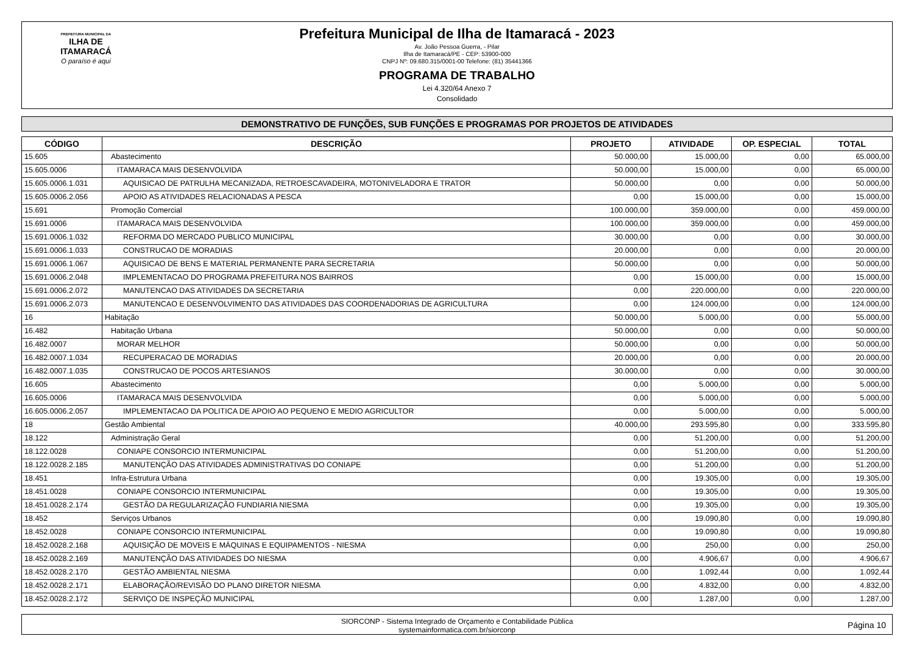PREFEITURA MUNICIPAL DA
ILHA DE ITAMARACÁ
O paraíso é aqui
Prefeitura Municipal de Ilha de Itamaracá - 2023
Av. João Pessoa Guerra, - Pilar
Ilha de Itamaracá/PE - CEP: 53900-000
CNPJ Nº: 09.680.315/0001-00 Telefone: (81) 35441366
PROGRAMA DE TRABALHO
Lei 4.320/64 Anexo 7
Consolidado
DEMONSTRATIVO DE FUNÇÕES, SUB FUNÇÕES E PROGRAMAS POR PROJETOS DE ATIVIDADES
| CÓDIGO | DESCRIÇÃO | PROJETO | ATIVIDADE | OP. ESPECIAL | TOTAL |
| --- | --- | --- | --- | --- | --- |
| 15.605 | Abastecimento | 50.000,00 | 15.000,00 | 0,00 | 65.000,00 |
| 15.605.0006 | ITAMARACA MAIS DESENVOLVIDA | 50.000,00 | 15.000,00 | 0,00 | 65.000,00 |
| 15.605.0006.1.031 | AQUISICAO DE PATRULHA MECANIZADA, RETROESCAVADEIRA, MOTONIVELADORA E TRATOR | 50.000,00 | 0,00 | 0,00 | 50.000,00 |
| 15.605.0006.2.056 | APOIO AS ATIVIDADES RELACIONADAS A PESCA | 0,00 | 15.000,00 | 0,00 | 15.000,00 |
| 15.691 | Promoção Comercial | 100.000,00 | 359.000,00 | 0,00 | 459.000,00 |
| 15.691.0006 | ITAMARACA MAIS DESENVOLVIDA | 100.000,00 | 359.000,00 | 0,00 | 459.000,00 |
| 15.691.0006.1.032 | REFORMA DO MERCADO PUBLICO MUNICIPAL | 30.000,00 | 0,00 | 0,00 | 30.000,00 |
| 15.691.0006.1.033 | CONSTRUCAO DE MORADIAS | 20.000,00 | 0,00 | 0,00 | 20.000,00 |
| 15.691.0006.1.067 | AQUISICAO DE BENS E MATERIAL PERMANENTE PARA SECRETARIA | 50.000,00 | 0,00 | 0,00 | 50.000,00 |
| 15.691.0006.2.048 | IMPLEMENTACAO DO PROGRAMA PREFEITURA NOS BAIRROS | 0,00 | 15.000,00 | 0,00 | 15.000,00 |
| 15.691.0006.2.072 | MANUTENCAO DAS ATIVIDADES DA SECRETARIA | 0,00 | 220.000,00 | 0,00 | 220.000,00 |
| 15.691.0006.2.073 | MANUTENCAO E DESENVOLVIMENTO DAS ATIVIDADES DAS COORDENADORIAS DE AGRICULTURA | 0,00 | 124.000,00 | 0,00 | 124.000,00 |
| 16 | Habitação | 50.000,00 | 5.000,00 | 0,00 | 55.000,00 |
| 16.482 | Habitação Urbana | 50.000,00 | 0,00 | 0,00 | 50.000,00 |
| 16.482.0007 | MORAR MELHOR | 50.000,00 | 0,00 | 0,00 | 50.000,00 |
| 16.482.0007.1.034 | RECUPERACAO DE MORADIAS | 20.000,00 | 0,00 | 0,00 | 20.000,00 |
| 16.482.0007.1.035 | CONSTRUCAO DE POCOS ARTESIANOS | 30.000,00 | 0,00 | 0,00 | 30.000,00 |
| 16.605 | Abastecimento | 0,00 | 5.000,00 | 0,00 | 5.000,00 |
| 16.605.0006 | ITAMARACA MAIS DESENVOLVIDA | 0,00 | 5.000,00 | 0,00 | 5.000,00 |
| 16.605.0006.2.057 | IMPLEMENTACAO DA POLITICA DE APOIO AO PEQUENO E MEDIO AGRICULTOR | 0,00 | 5.000,00 | 0,00 | 5.000,00 |
| 18 | Gestão Ambiental | 40.000,00 | 293.595,80 | 0,00 | 333.595,80 |
| 18.122 | Administração Geral | 0,00 | 51.200,00 | 0,00 | 51.200,00 |
| 18.122.0028 | CONIAPE CONSORCIO INTERMUNICIPAL | 0,00 | 51.200,00 | 0,00 | 51.200,00 |
| 18.122.0028.2.185 | MANUTENÇÃO DAS ATIVIDADES ADMINISTRATIVAS DO CONIAPE | 0,00 | 51.200,00 | 0,00 | 51.200,00 |
| 18.451 | Infra-Estrutura Urbana | 0,00 | 19.305,00 | 0,00 | 19.305,00 |
| 18.451.0028 | CONIAPE CONSORCIO INTERMUNICIPAL | 0,00 | 19.305,00 | 0,00 | 19.305,00 |
| 18.451.0028.2.174 | GESTÃO DA REGULARIZAÇÃO FUNDIARIA NIESMA | 0,00 | 19.305,00 | 0,00 | 19.305,00 |
| 18.452 | Serviços Urbanos | 0,00 | 19.090,80 | 0,00 | 19.090,80 |
| 18.452.0028 | CONIAPE CONSORCIO INTERMUNICIPAL | 0,00 | 19.090,80 | 0,00 | 19.090,80 |
| 18.452.0028.2.168 | AQUISIÇÃO DE MOVEIS E MÁQUINAS E EQUIPAMENTOS - NIESMA | 0,00 | 250,00 | 0,00 | 250,00 |
| 18.452.0028.2.169 | MANUTENÇÃO DAS ATIVIDADES DO NIESMA | 0,00 | 4.906,67 | 0,00 | 4.906,67 |
| 18.452.0028.2.170 | GESTÃO AMBIENTAL NIESMA | 0,00 | 1.092,44 | 0,00 | 1.092,44 |
| 18.452.0028.2.171 | ELABORAÇÃO/REVISÃO DO PLANO DIRETOR NIESMA | 0,00 | 4.832,00 | 0,00 | 4.832,00 |
| 18.452.0028.2.172 | SERVIÇO DE INSPEÇÃO MUNICIPAL | 0,00 | 1.287,00 | 0,00 | 1.287,00 |
SIORCONP - Sistema Integrado de Orçamento e Contabilidade Pública
systemainformatica.com.br/siorconp
Página 10